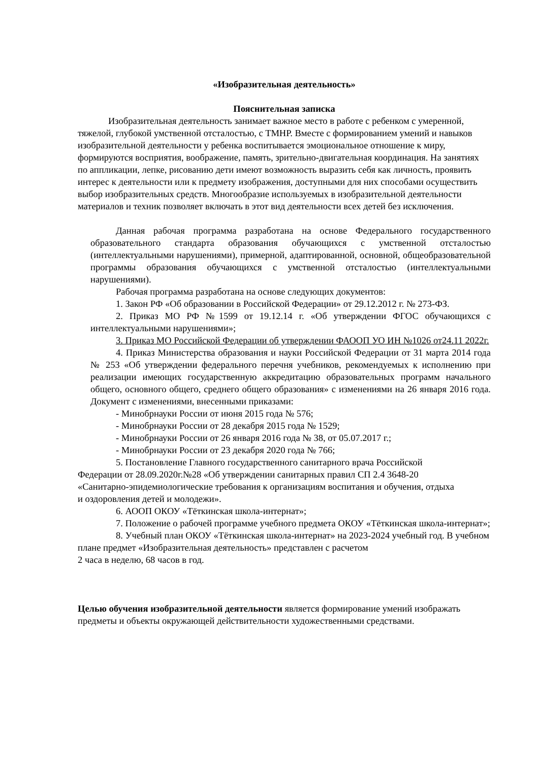«Изобразительная деятельность»
Пояснительная записка
Изобразительная деятельность занимает важное место в работе с ребенком с умеренной, тяжелой, глубокой умственной отсталостью, с ТМНР. Вместе с формированием умений и навыков изобразительной деятельности у ребенка воспитывается эмоциональное отношение к миру, формируются восприятия, воображение, память, зрительно-двигательная координация. На занятиях по аппликации, лепке, рисованию дети имеют возможность выразить себя как личность, проявить интерес к деятельности или к предмету изображения, доступными для них способами осуществить выбор изобразительных средств. Многообразие используемых в изобразительной деятельности материалов и техник позволяет включать в этот вид деятельности всех детей без исключения.
Данная рабочая программа разработана на основе Федерального государственного образовательного стандарта образования обучающихся с умственной отсталостью (интеллектуальными нарушениями), примерной, адаптированной, основной, общеобразовательной программы образования обучающихся с умственной отсталостью (интеллектуальными нарушениями).
Рабочая программа разработана на основе следующих документов:
1. Закон РФ «Об образовании в Российской Федерации» от 29.12.2012 г. № 273-ФЗ.
2. Приказ МО РФ №1599 от 19.12.14 г. «Об утверждении ФГОС обучающихся с интеллектуальными нарушениями»;
3. Приказ МО Российской Федерации об утверждении ФАООП УО ИН №1026 от24.11 2022г.
4. Приказ Министерства образования и науки Российской Федерации от 31 марта 2014 года № 253 «Об утверждении федерального перечня учебников, рекомендуемых к исполнению при реализации имеющих государственную аккредитацию образовательных программ начального общего, основного общего, среднего общего образования» с изменениями на 26 января 2016 года. Документ с изменениями, внесенными приказами:
- Минобрнауки России от июня 2015 года № 576;
- Минобрнауки России от 28 декабря 2015 года № 1529;
- Минобрнауки России от 26 января 2016 года № 38, от 05.07.2017 г.;
- Минобрнауки России от 23 декабря 2020 года № 766;
5. Постановление Главного государственного санитарного врача Российской Федерации от 28.09.2020г.№28 «Об утверждении санитарных правил СП 2.4 3648-20 «Санитарно-эпидемиологические требования к организациям воспитания и обучения, отдыха и оздоровления детей и молодежи».
6. АООП ОКОУ «Тёткинская школа-интернат»;
7. Положение о рабочей программе учебного предмета ОКОУ «Тёткинская школа-интернат»;
8. Учебный план ОКОУ «Тёткинская школа-интернат» на 2023-2024 учебный год. В учебном плане предмет «Изобразительная деятельность» представлен с расчетом
2 часа в неделю, 68 часов в год.
Целью обучения изобразительной деятельности является формирование умений изображать предметы и объекты окружающей действительности художественными средствами.